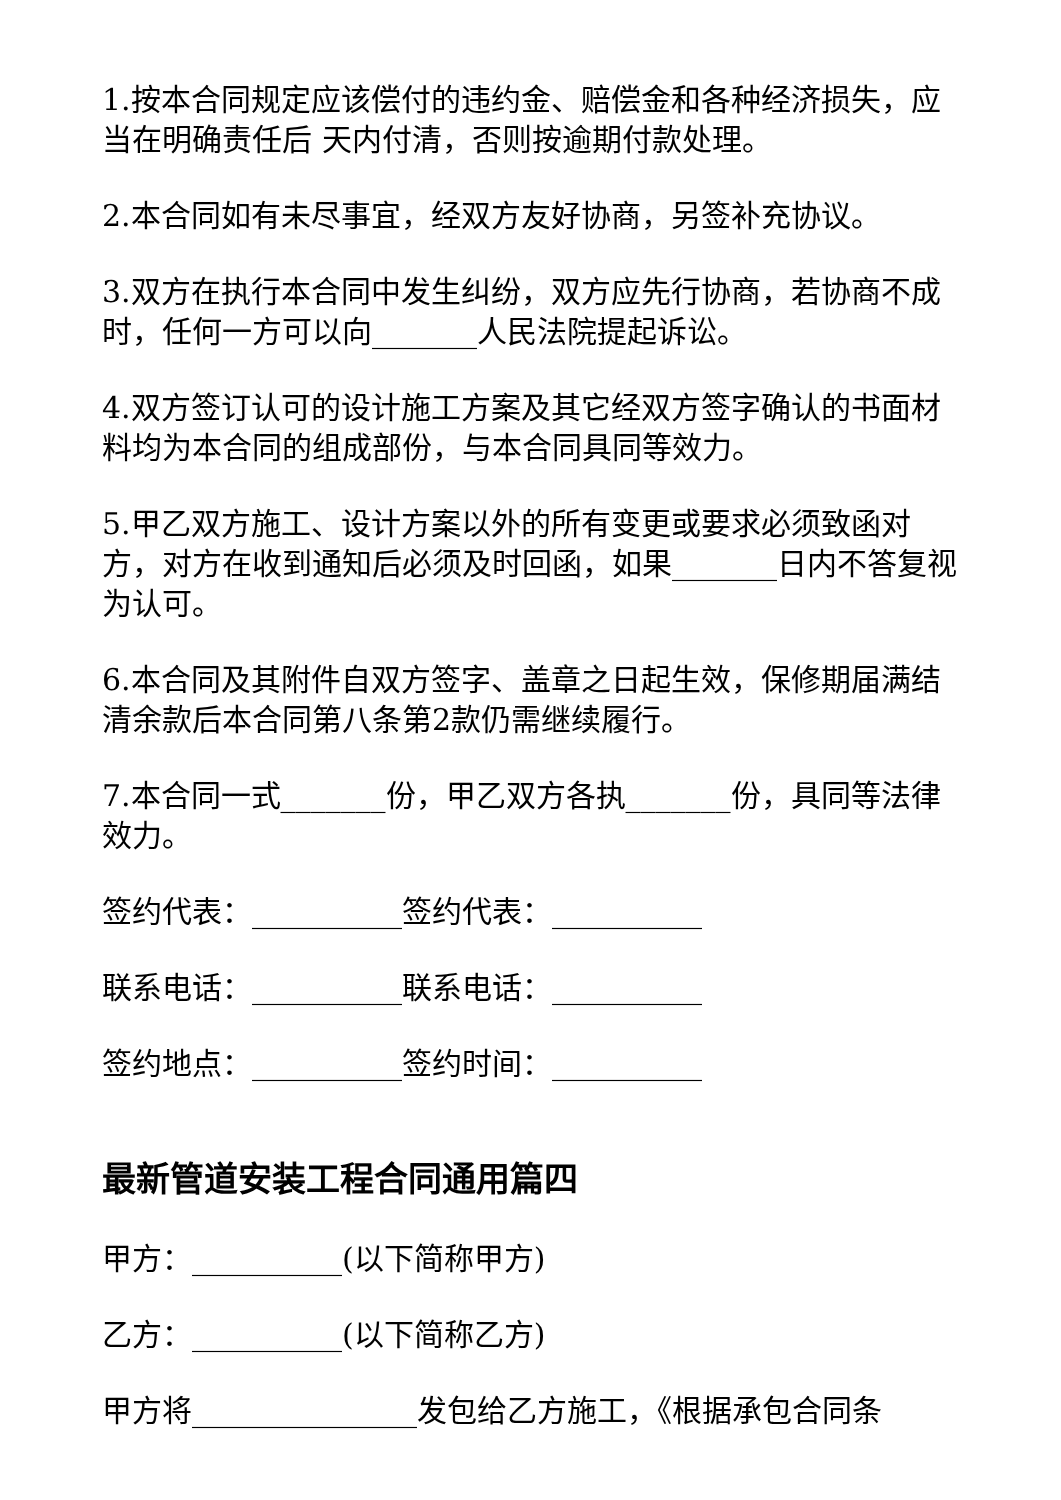1.按本合同规定应该偿付的违约金、赔偿金和各种经济损失，应当在明确责任后 天内付清，否则按逾期付款处理。
2.本合同如有未尽事宜，经双方友好协商，另签补充协议。
3.双方在执行本合同中发生纠纷，双方应先行协商，若协商不成时，任何一方可以向_______人民法院提起诉讼。
4.双方签订认可的设计施工方案及其它经双方签字确认的书面材料均为本合同的组成部份，与本合同具同等效力。
5.甲乙双方施工、设计方案以外的所有变更或要求必须致函对方，对方在收到通知后必须及时回函，如果_______日内不答复视为认可。
6.本合同及其附件自双方签字、盖章之日起生效，保修期届满结清余款后本合同第八条第2款仍需继续履行。
7.本合同一式_______份，甲乙双方各执_______份，具同等法律效力。
签约代表：__________签约代表：__________
联系电话：__________联系电话：__________
签约地点：__________签约时间：__________
最新管道安装工程合同通用篇四
甲方：__________(以下简称甲方)
乙方：__________(以下简称乙方)
甲方将_______________发包给乙方施工，《根据承包合同条